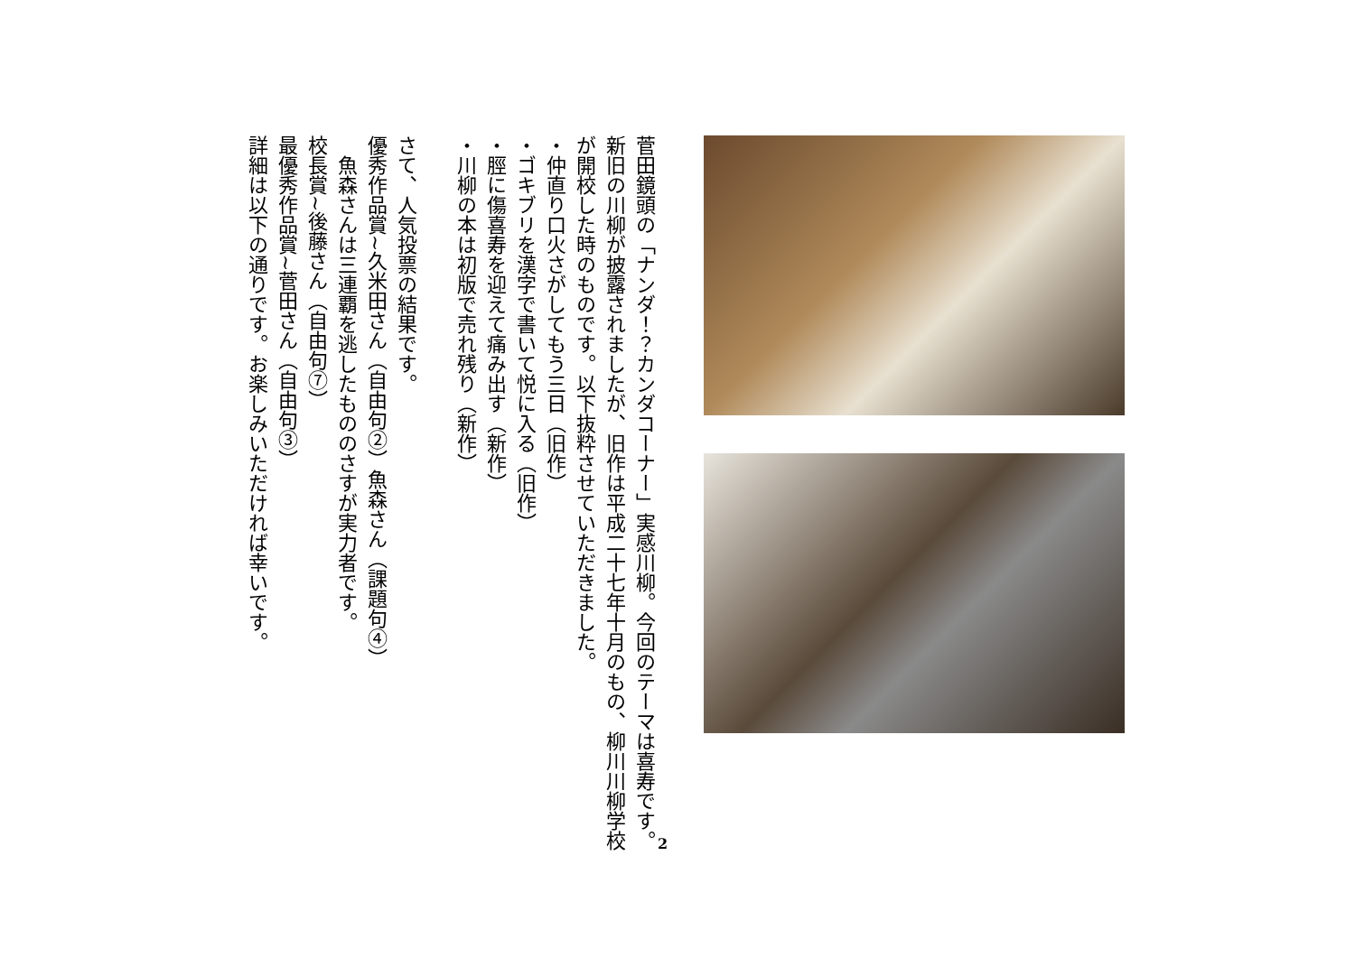菅田鏡頭の「ナンダ！？カンダコーナー」実感川柳。今回のテーマは喜寿です。新旧の川柳が披露されましたが、旧作は平成二十七年十月のもの、柳川川柳学校が開校した時のものです。以下抜粋させていただきました。
・仲直り口火さがしてもう三日（旧作）
・ゴキブリを漢字で書いて悦に入る（旧作）
・脛に傷喜寿を迎えて痛み出す（新作）
・川柳の本は初版で売れ残り（新作）
さて、人気投票の結果です。
優秀作品賞~久米田さん（自由句②）魚森さん（課題句④）
　魚森さんは三連覇を逃したもののさすが実力者です。
校長賞~後藤さん（自由句⑦）
最優秀作品賞~菅田さん（自由句③）
詳細は以下の通りです。お楽しみいただければ幸いです。
2